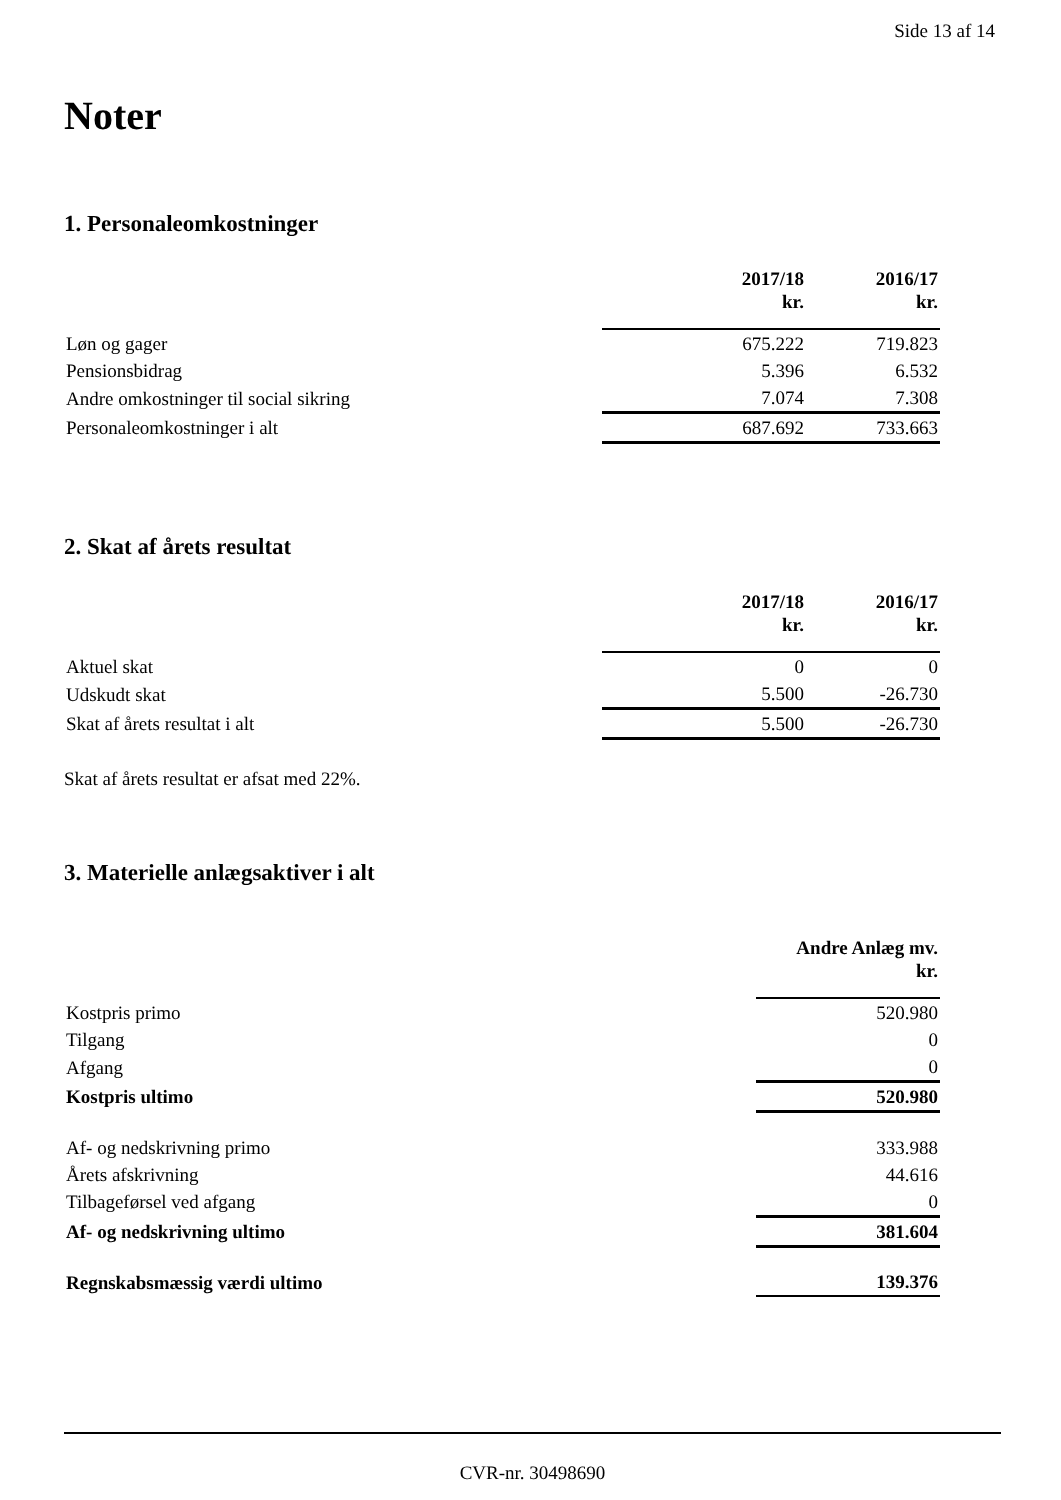Side 13 af 14
Noter
1. Personaleomkostninger
| | 2017/18 kr. | 2016/17 kr. |
| Løn og gager | 675.222 | 719.823 |
| Pensionsbidrag | 5.396 | 6.532 |
| Andre omkostninger til social sikring | 7.074 | 7.308 |
| Personaleomkostninger i alt | 687.692 | 733.663 |
2. Skat af årets resultat
| | 2017/18 kr. | 2016/17 kr. |
| Aktuel skat | 0 | 0 |
| Udskudt skat | 5.500 | -26.730 |
| Skat af årets resultat i alt | 5.500 | -26.730 |
Skat af årets resultat er afsat med 22%.
3. Materielle anlægsaktiver i alt
| | Andre Anlæg mv. kr. |
| Kostpris primo | 520.980 |
| Tilgang | 0 |
| Afgang | 0 |
| Kostpris ultimo | 520.980 |
| Af- og nedskrivning primo | 333.988 |
| Årets afskrivning | 44.616 |
| Tilbageførsel ved afgang | 0 |
| Af- og nedskrivning ultimo | 381.604 |
| Regnskabsmæssig værdi ultimo | 139.376 |
CVR-nr. 30498690